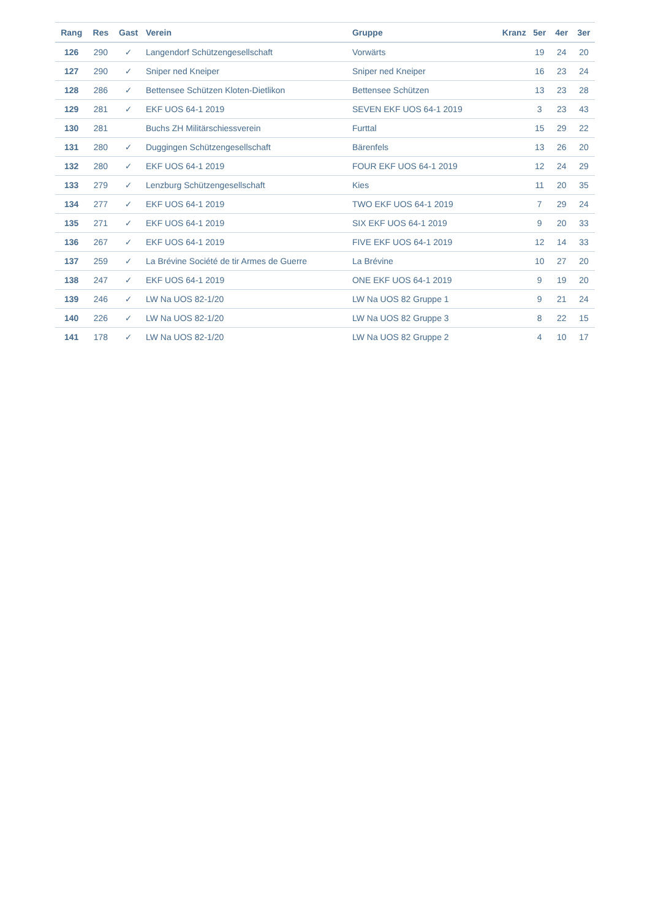| Rang | Res | Gast | Verein | Gruppe | Kranz | 5er | 4er | 3er |
| --- | --- | --- | --- | --- | --- | --- | --- | --- |
| 126 | 290 | ✓ | Langendorf Schützengesellschaft | Vorwärts | | 19 | 24 | 20 |
| 127 | 290 | ✓ | Sniper ned Kneiper | Sniper ned Kneiper | | 16 | 23 | 24 |
| 128 | 286 | ✓ | Bettensee Schützen Kloten-Dietlikon | Bettensee Schützen | | 13 | 23 | 28 |
| 129 | 281 | ✓ | EKF UOS 64-1 2019 | SEVEN EKF UOS 64-1 2019 | | 3 | 23 | 43 |
| 130 | 281 | | Buchs ZH Militärschiessverein | Furttal | | 15 | 29 | 22 |
| 131 | 280 | ✓ | Duggingen Schützengesellschaft | Bärenfels | | 13 | 26 | 20 |
| 132 | 280 | ✓ | EKF UOS 64-1 2019 | FOUR EKF UOS 64-1 2019 | | 12 | 24 | 29 |
| 133 | 279 | ✓ | Lenzburg Schützengesellschaft | Kies | | 11 | 20 | 35 |
| 134 | 277 | ✓ | EKF UOS 64-1 2019 | TWO EKF UOS 64-1 2019 | | 7 | 29 | 24 |
| 135 | 271 | ✓ | EKF UOS 64-1 2019 | SIX EKF UOS 64-1 2019 | | 9 | 20 | 33 |
| 136 | 267 | ✓ | EKF UOS 64-1 2019 | FIVE EKF UOS 64-1 2019 | | 12 | 14 | 33 |
| 137 | 259 | ✓ | La Brévine Société de tir Armes de Guerre | La Brévine | | 10 | 27 | 20 |
| 138 | 247 | ✓ | EKF UOS 64-1 2019 | ONE EKF UOS 64-1 2019 | | 9 | 19 | 20 |
| 139 | 246 | ✓ | LW Na UOS 82-1/20 | LW Na UOS 82 Gruppe 1 | | 9 | 21 | 24 |
| 140 | 226 | ✓ | LW Na UOS 82-1/20 | LW Na UOS 82 Gruppe 3 | | 8 | 22 | 15 |
| 141 | 178 | ✓ | LW Na UOS 82-1/20 | LW Na UOS 82 Gruppe 2 | | 4 | 10 | 17 |